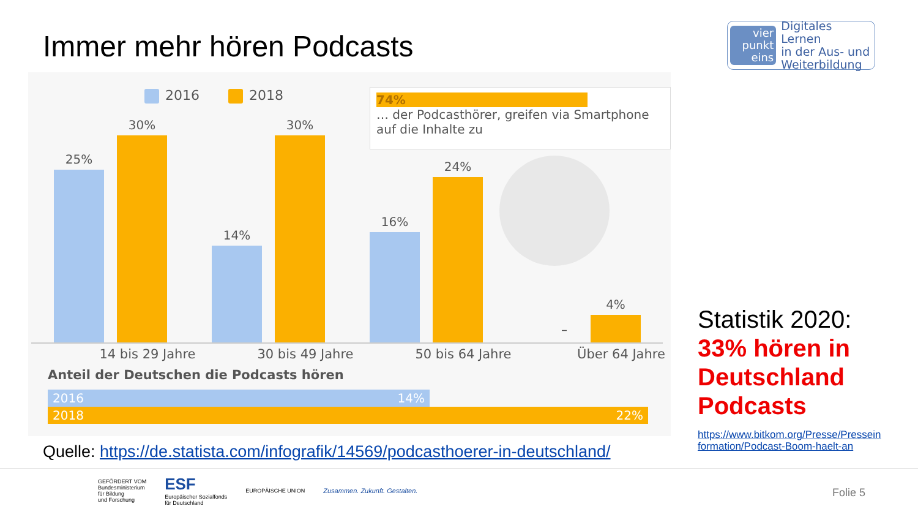Immer mehr hören Podcasts
vier
punkt
eins
Digitales Lernen
in der Aus- und
Weiterbildung
2016 2018
25%
30%
14%
30%
16%
24%
–
4%
14 bis 29 Jahre 30 bis 49 Jahre 50 bis 64 Jahre Über 64 Jahre
74%
… der Podcasthörer, greifen via Smartphone auf die Inhalte zu
Anteil der Deutschen die Podcasts hören
2016 14%
2018 22%
Quelle: https://de.statista.com/infografik/14569/podcasthoerer-in-deutschland/
Statistik 2020:
33% hören in Deutschland Podcasts
https://www.bitkom.org/Presse/Presseinformation/Podcast-Boom-haelt-an
GEFÖRDERT VOM
Bundesministerium
für Bildung
und Forschung
ESF
Europäischer Sozialfonds
für Deutschland
EUROPÄISCHE UNION
Zusammen. Zukunft. Gestalten.
Folie 5